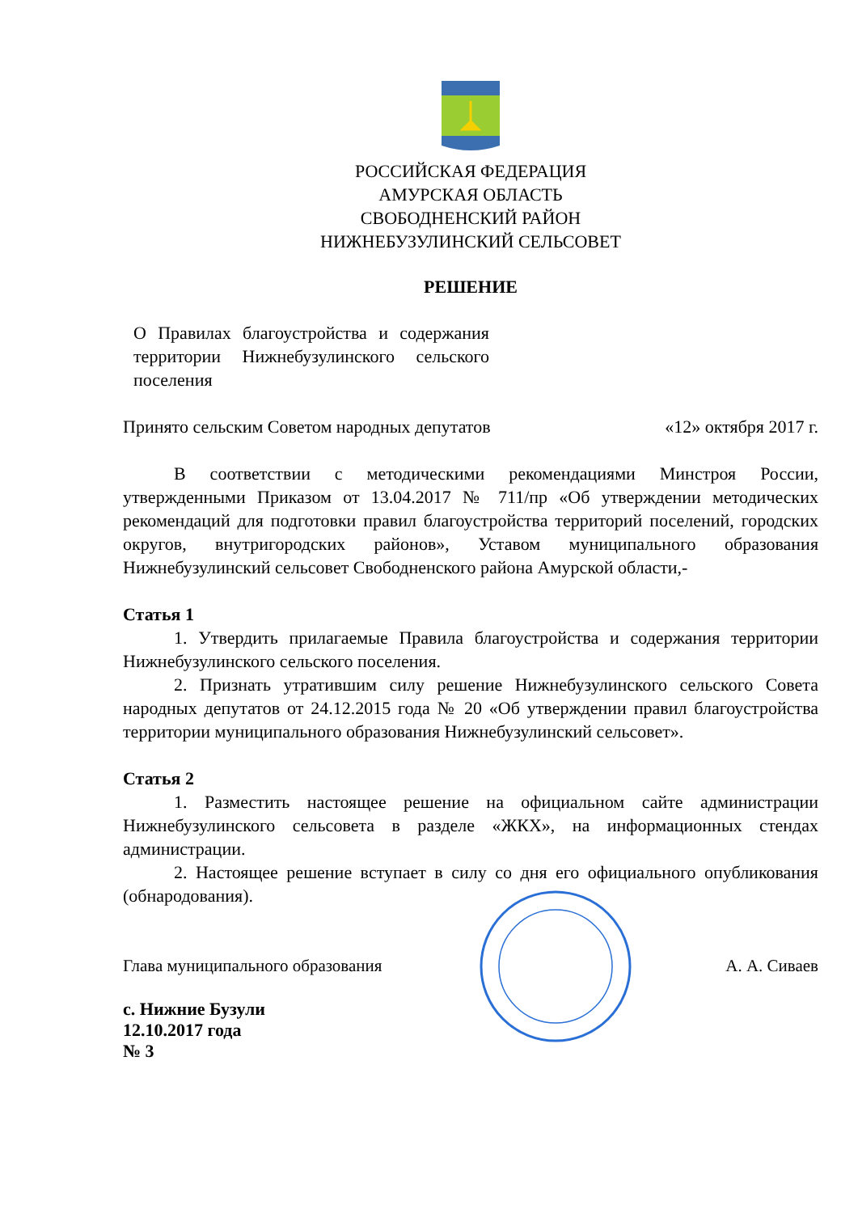РОССИЙСКАЯ ФЕДЕРАЦИЯ
АМУРСКАЯ ОБЛАСТЬ
СВОБОДНЕНСКИЙ РАЙОН
НИЖНЕБУЗУЛИНСКИЙ СЕЛЬСОВЕТ
РЕШЕНИЕ
О Правилах благоустройства и содержания территории Нижнебузулинского сельского поселения
Принято сельским Советом народных депутатов «12» октября 2017 г.
В соответствии с методическими рекомендациями Минстроя России, утвержденными Приказом от 13.04.2017 № 711/пр «Об утверждении методических рекомендаций для подготовки правил благоустройства территорий поселений, городских округов, внутригородских районов», Уставом муниципального образования Нижнебузулинский сельсовет Свободненского района Амурской области,-
Статья 1
1. Утвердить прилагаемые Правила благоустройства и содержания территории Нижнебузулинского сельского поселения.
2. Признать утратившим силу решение Нижнебузулинского сельского Совета народных депутатов от 24.12.2015 года № 20 «Об утверждении правил благоустройства территории муниципального образования Нижнебузулинский сельсовет».
Статья 2
1. Разместить настоящее решение на официальном сайте администрации Нижнебузулинского сельсовета в разделе «ЖКХ», на информационных стендах администрации.
2. Настоящее решение вступает в силу со дня его официального опубликования (обнародования).
Глава муниципального образования А. А. Сиваев
с. Нижние Бузули
12.10.2017 года
№ 3